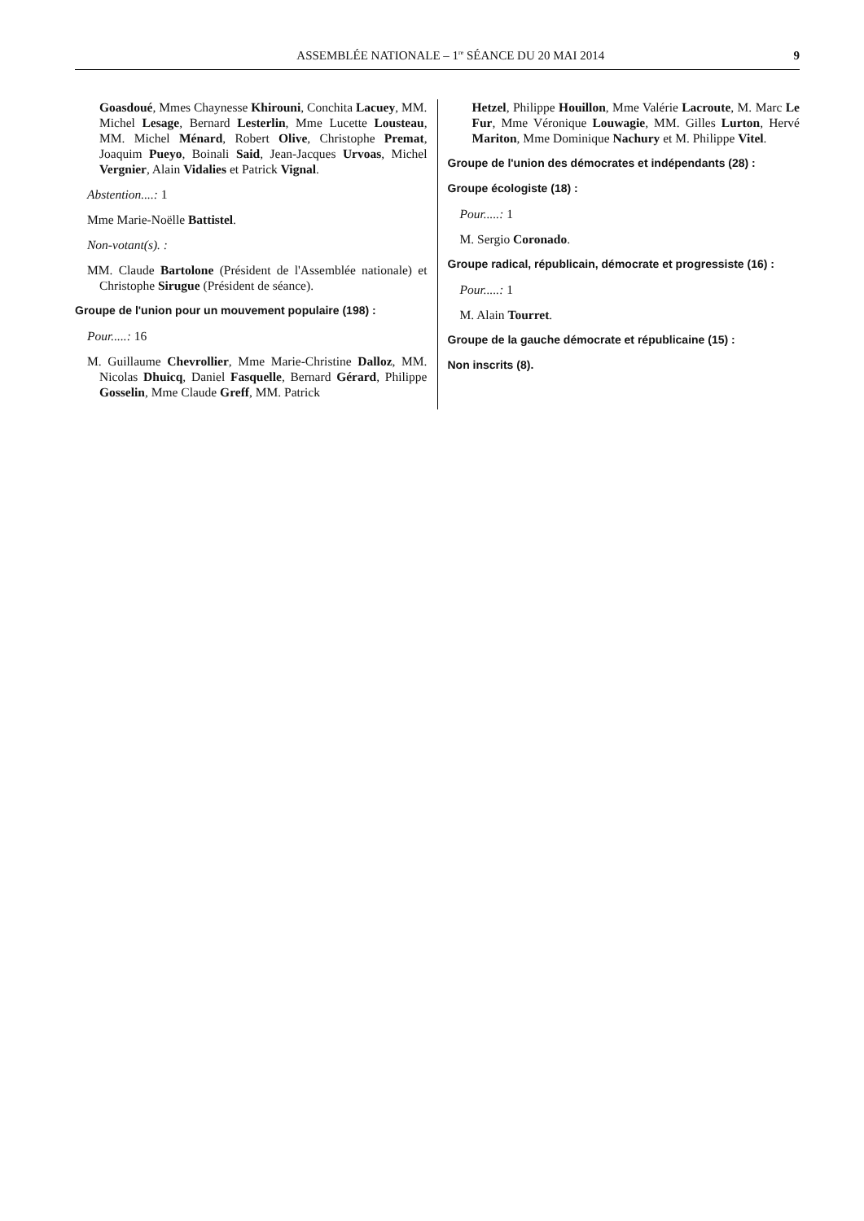ASSEMBLÉE NATIONALE – 1<sup>re</sup> SÉANCE DU 20 MAI 2014 9
Goasdoué, Mmes Chaynesse Khirouni, Conchita Lacuey, MM. Michel Lesage, Bernard Lesterlin, Mme Lucette Lousteau, MM. Michel Ménard, Robert Olive, Christophe Premat, Joaquim Pueyo, Boinali Said, Jean-Jacques Urvoas, Michel Vergnier, Alain Vidalies et Patrick Vignal.
Abstention....: 1
Mme Marie-Noëlle Battistel.
Non-votant(s). :
MM. Claude Bartolone (Président de l'Assemblée nationale) et Christophe Sirugue (Président de séance).
Groupe de l'union pour un mouvement populaire (198) :
Pour.....: 16
M. Guillaume Chevrollier, Mme Marie-Christine Dalloz, MM. Nicolas Dhuicq, Daniel Fasquelle, Bernard Gérard, Philippe Gosselin, Mme Claude Greff, MM. Patrick
Hetzel, Philippe Houillon, Mme Valérie Lacroute, M. Marc Le Fur, Mme Véronique Louwagie, MM. Gilles Lurton, Hervé Mariton, Mme Dominique Nachury et M. Philippe Vitel.
Groupe de l'union des démocrates et indépendants (28) :
Groupe écologiste (18) :
Pour.....: 1
M. Sergio Coronado.
Groupe radical, républicain, démocrate et progressiste (16) :
Pour.....: 1
M. Alain Tourret.
Groupe de la gauche démocrate et républicaine (15) :
Non inscrits (8).